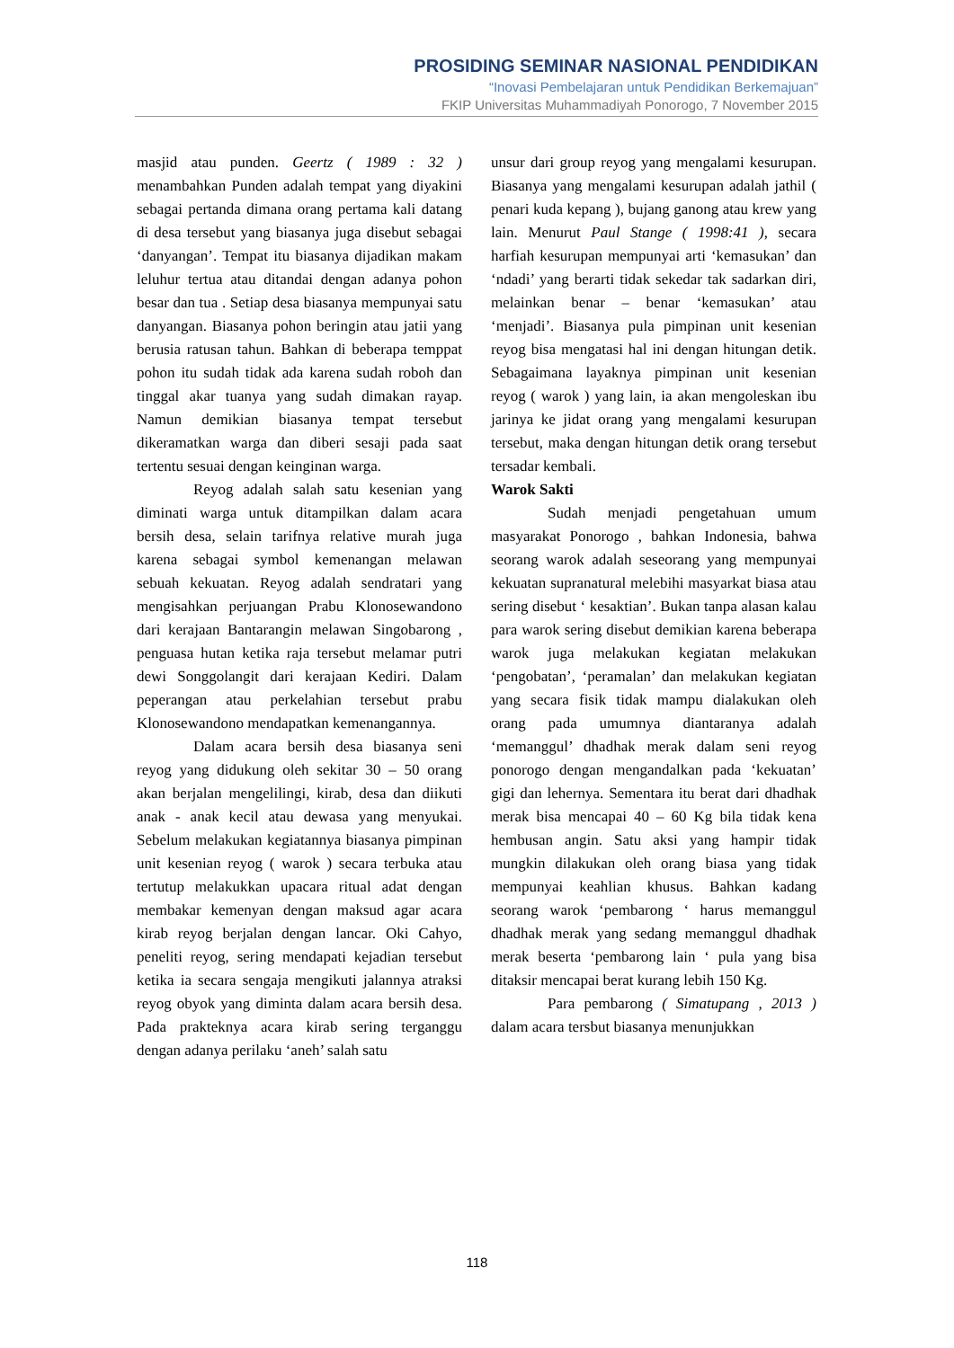PROSIDING SEMINAR NASIONAL PENDIDIKAN
“Inovasi Pembelajaran untuk Pendidikan Berkemajuan”
FKIP Universitas Muhammadiyah Ponorogo, 7 November 2015
masjid atau punden. Geertz ( 1989 : 32 ) menambahkan Punden adalah tempat yang diyakini sebagai pertanda dimana orang pertama kali datang di desa tersebut yang biasanya juga disebut sebagai ‘danyangan’. Tempat itu biasanya dijadikan makam leluhur tertua atau ditandai dengan adanya pohon besar dan tua . Setiap desa biasanya mempunyai satu danyangan. Biasanya pohon beringin atau jatii yang berusia ratusan tahun. Bahkan di beberapa temppat pohon itu sudah tidak ada karena sudah roboh dan tinggal akar tuanya yang sudah dimakan rayap. Namun demikian biasanya tempat tersebut dikeramatkan warga dan diberi sesaji pada saat tertentu sesuai dengan keinginan warga.
Reyog adalah salah satu kesenian yang diminati warga untuk ditampilkan dalam acara bersih desa, selain tarifnya relative murah juga karena sebagai symbol kemenangan melawan sebuah kekuatan. Reyog adalah sendratari yang mengisahkan perjuangan Prabu Klonosewandono dari kerajaan Bantarangin melawan Singobarong , penguasa hutan ketika raja tersebut melamar putri dewi Songgolangit dari kerajaan Kediri. Dalam peperangan atau perkelahian tersebut prabu Klonosewandono mendapatkan kemenangannya.
Dalam acara bersih desa biasanya seni reyog yang didukung oleh sekitar 30 – 50 orang akan berjalan mengelilingi, kirab, desa dan diikuti anak - anak kecil atau dewasa yang menyukai. Sebelum melakukan kegiatannya biasanya pimpinan unit kesenian reyog ( warok ) secara terbuka atau tertutup melakukkan upacara ritual adat dengan membakar kemenyan dengan maksud agar acara kirab reyog berjalan dengan lancar. Oki Cahyo, peneliti reyog, sering mendapati kejadian tersebut ketika ia secara sengaja mengikuti jalannya atraksi reyog obyok yang diminta dalam acara bersih desa. Pada prakteknya acara kirab sering terganggu dengan adanya perilaku ‘aneh’ salah satu
unsur dari group reyog yang mengalami kesurupan. Biasanya yang mengalami kesurupan adalah jathil ( penari kuda kepang ), bujang ganong atau krew yang lain. Menurut Paul Stange ( 1998:41 ), secara harfiah kesurupan mempunyai arti ‘kemasukan’ dan ‘ndadi’ yang berarti tidak sekedar tak sadarkan diri, melainkan benar – benar ‘kemasukan’ atau ‘menjadi’. Biasanya pula pimpinan unit kesenian reyog bisa mengatasi hal ini dengan hitungan detik. Sebagaimana layaknya pimpinan unit kesenian reyog ( warok ) yang lain, ia akan mengoleskan ibu jarinya ke jidat orang yang mengalami kesurupan tersebut, maka dengan hitungan detik orang tersebut tersadar kembali.
Warok Sakti
Sudah menjadi pengetahuan umum masyarakat Ponorogo , bahkan Indonesia, bahwa seorang warok adalah seseorang yang mempunyai kekuatan supranatural melebihi masyarkat biasa atau sering disebut ‘ kesaktian’. Bukan tanpa alasan kalau para warok sering disebut demikian karena beberapa warok juga melakukan kegiatan melakukan ‘pengobatan’, ‘peramalan’ dan melakukan kegiatan yang secara fisik tidak mampu dialakukan oleh orang pada umumnya diantaranya adalah ‘memanggul’ dhadhak merak dalam seni reyog ponorogo dengan mengandalkan pada ‘kekuatan’ gigi dan lehernya. Sementara itu berat dari dhadhak merak bisa mencapai 40 – 60 Kg bila tidak kena hembusan angin. Satu aksi yang hampir tidak mungkin dilakukan oleh orang biasa yang tidak mempunyai keahlian khusus. Bahkan kadang seorang warok ‘pembarong ‘ harus memanggul dhadhak merak yang sedang memanggul dhadhak merak beserta ‘pembarong lain ‘ pula yang bisa ditaksir mencapai berat kurang lebih 150 Kg.
Para pembarong ( Simatupang , 2013 ) dalam acara tersbut biasanya menunjukkan
118